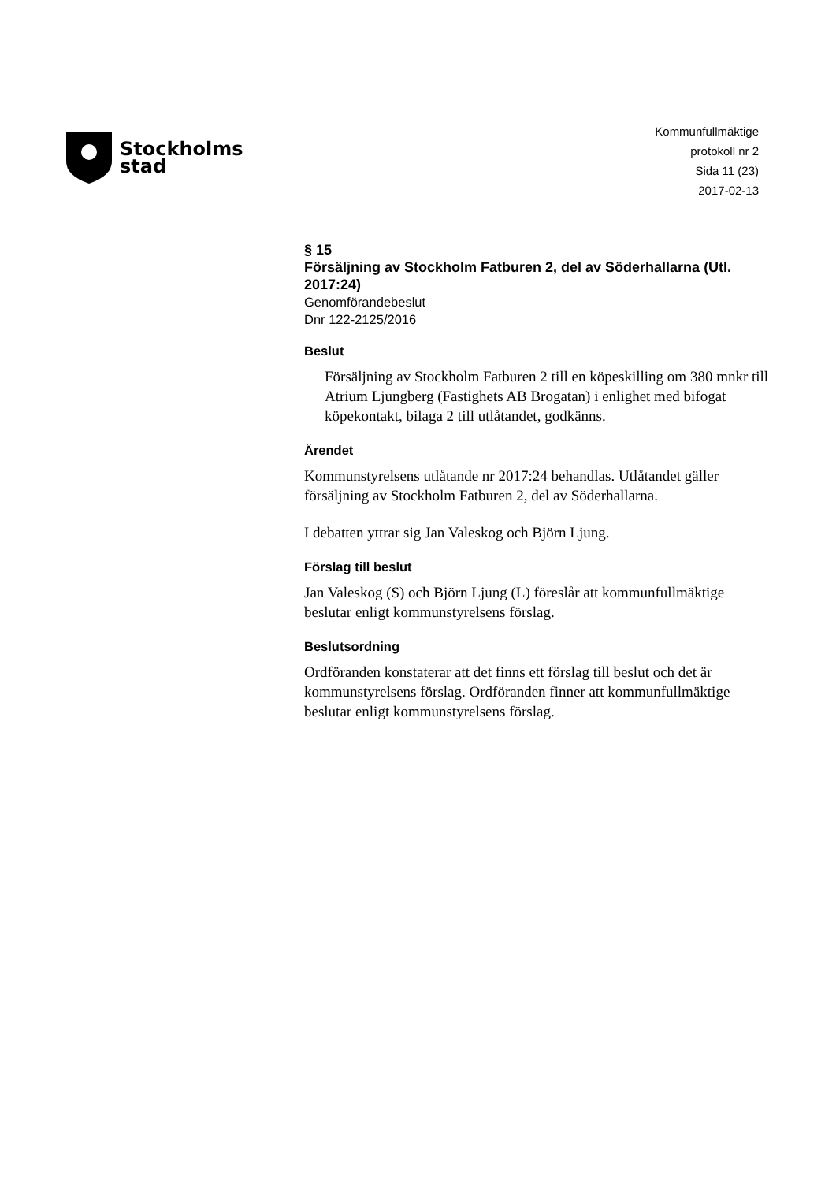Stockholms
stad
Kommunfullmäktige
protokoll nr 2
Sida 11 (23)
2017-02-13
§ 15
Försäljning av Stockholm Fatburen 2, del av Söderhallarna (Utl. 2017:24)
Genomförandebeslut
Dnr 122-2125/2016
Beslut
Försäljning av Stockholm Fatburen 2 till en köpeskilling om 380 mnkr till Atrium Ljungberg (Fastighets AB Brogatan) i enlighet med bifogat köpekontakt, bilaga 2 till utlåtandet, godkänns.
Ärendet
Kommunstyrelsens utlåtande nr 2017:24 behandlas. Utlåtandet gäller försäljning av Stockholm Fatburen 2, del av Söderhallarna.
I debatten yttrar sig Jan Valeskog och Björn Ljung.
Förslag till beslut
Jan Valeskog (S) och Björn Ljung (L) föreslår att kommunfullmäktige beslutar enligt kommunstyrelsens förslag.
Beslutsordning
Ordföranden konstaterar att det finns ett förslag till beslut och det är kommunstyrelsens förslag. Ordföranden finner att kommunfullmäktige beslutar enligt kommunstyrelsens förslag.